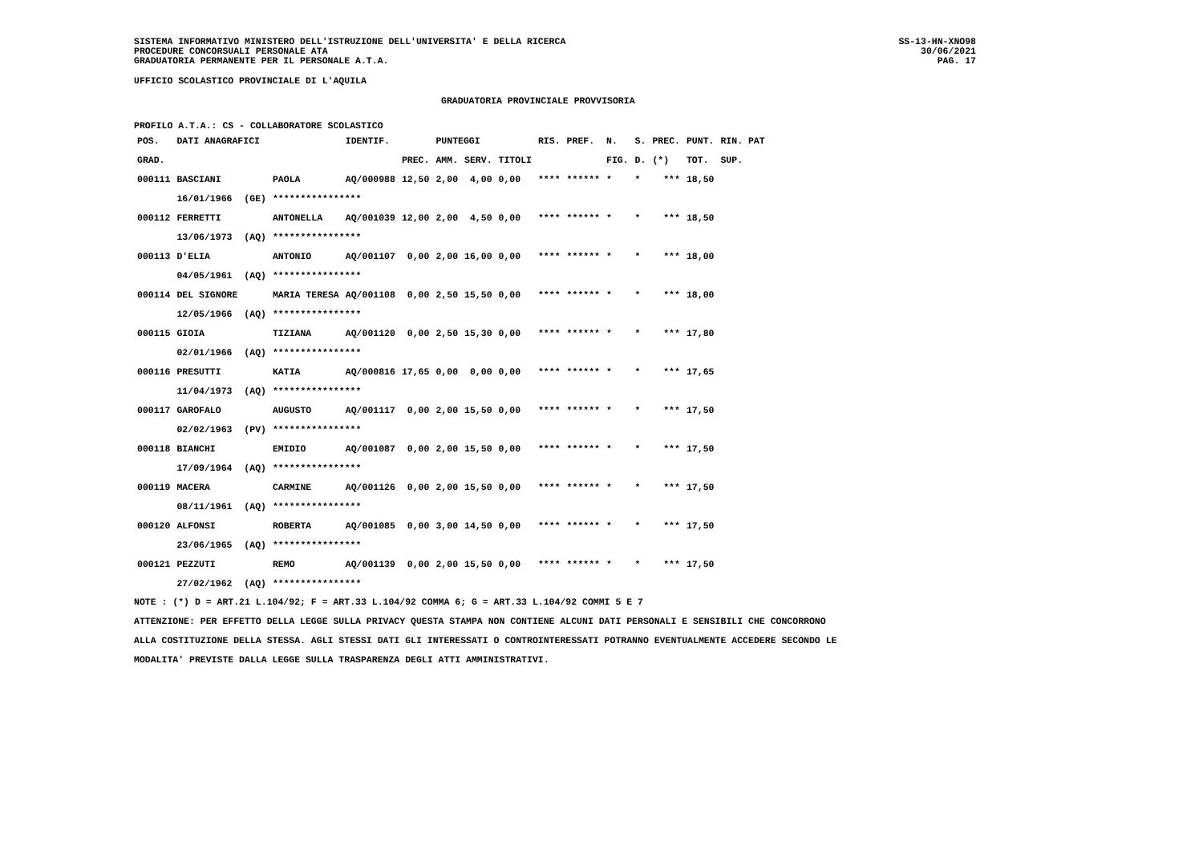SISTEMA INFORMATIVO MINISTERO DELL'ISTRUZIONE DELL'UNIVERSITA' E DELLA RICERCA
PROCEDURE CONCORSUALI PERSONALE ATA
GRADUATORIA PERMANENTE PER IL PERSONALE A.T.A.
SS-13-HN-XNO98
30/06/2021
PAG. 17
UFFICIO SCOLASTICO PROVINCIALE DI L'AQUILA
GRADUATORIA PROVINCIALE PROVVISORIA
PROFILO A.T.A.: CS - COLLABORATORE SCOLASTICO
| POS. | DATI ANAGRAFICI | | | IDENTIF. | | PUNTEGGI | | | RIS. | PREF. | N. | S. | PREC. | PUNT. | RIN. PAT |
| --- | --- | --- | --- | --- | --- | --- | --- | --- | --- | --- | --- | --- | --- | --- | --- |
| GRAD. | | | | | PREC. | AMM. | SERV. | TITOLI | | | FIG. | D. | (*) | TOT. | SUP. |
| 000111 | BASCIANI | | PAOLA | AQ/000988 | 12,50 | 2,00 | 4,00 | 0,00 | **** | ****** | * | * | *** | 18,50 | |
| | 16/01/1966 | (GE) | **************** | | | | | | | | | | | | |
| 000112 | FERRETTI | | ANTONELLA | AQ/001039 | 12,00 | 2,00 | 4,50 | 0,00 | **** | ****** | * | * | *** | 18,50 | |
| | 13/06/1973 | (AQ) | **************** | | | | | | | | | | | | |
| 000113 | D'ELIA | | ANTONIO | AQ/001107 | 0,00 | 2,00 | 16,00 | 0,00 | **** | ****** | * | * | *** | 18,00 | |
| | 04/05/1961 | (AQ) | **************** | | | | | | | | | | | | |
| 000114 | DEL SIGNORE | | MARIA TERESA | AQ/001108 | 0,00 | 2,50 | 15,50 | 0,00 | **** | ****** | * | * | *** | 18,00 | |
| | 12/05/1966 | (AQ) | **************** | | | | | | | | | | | | |
| 000115 | GIOIA | | TIZIANA | AQ/001120 | 0,00 | 2,50 | 15,30 | 0,00 | **** | ****** | * | * | *** | 17,80 | |
| | 02/01/1966 | (AQ) | **************** | | | | | | | | | | | | |
| 000116 | PRESUTTI | | KATIA | AQ/000816 | 17,65 | 0,00 | 0,00 | 0,00 | **** | ****** | * | * | *** | 17,65 | |
| | 11/04/1973 | (AQ) | **************** | | | | | | | | | | | | |
| 000117 | GAROFALO | | AUGUSTO | AQ/001117 | 0,00 | 2,00 | 15,50 | 0,00 | **** | ****** | * | * | *** | 17,50 | |
| | 02/02/1963 | (PV) | **************** | | | | | | | | | | | | |
| 000118 | BIANCHI | | EMIDIO | AQ/001087 | 0,00 | 2,00 | 15,50 | 0,00 | **** | ****** | * | * | *** | 17,50 | |
| | 17/09/1964 | (AQ) | **************** | | | | | | | | | | | | |
| 000119 | MACERA | | CARMINE | AQ/001126 | 0,00 | 2,00 | 15,50 | 0,00 | **** | ****** | * | * | *** | 17,50 | |
| | 08/11/1961 | (AQ) | **************** | | | | | | | | | | | | |
| 000120 | ALFONSI | | ROBERTA | AQ/001085 | 0,00 | 3,00 | 14,50 | 0,00 | **** | ****** | * | * | *** | 17,50 | |
| | 23/06/1965 | (AQ) | **************** | | | | | | | | | | | | |
| 000121 | PEZZUTI | | REMO | AQ/001139 | 0,00 | 2,00 | 15,50 | 0,00 | **** | ****** | * | * | *** | 17,50 | |
| | 27/02/1962 | (AQ) | **************** | | | | | | | | | | | | |
NOTE : (*) D = ART.21 L.104/92; F = ART.33 L.104/92 COMMA 6; G = ART.33 L.104/92 COMMI 5 E 7
ATTENZIONE: PER EFFETTO DELLA LEGGE SULLA PRIVACY QUESTA STAMPA NON CONTIENE ALCUNI DATI PERSONALI E SENSIBILI CHE CONCORRONO
ALLA COSTITUZIONE DELLA STESSA. AGLI STESSI DATI GLI INTERESSATI O CONTROINTERESSATI POTRANNO EVENTUALMENTE ACCEDERE SECONDO LE
MODALITA' PREVISTE DALLA LEGGE SULLA TRASPARENZA DEGLI ATTI AMMINISTRATIVI.